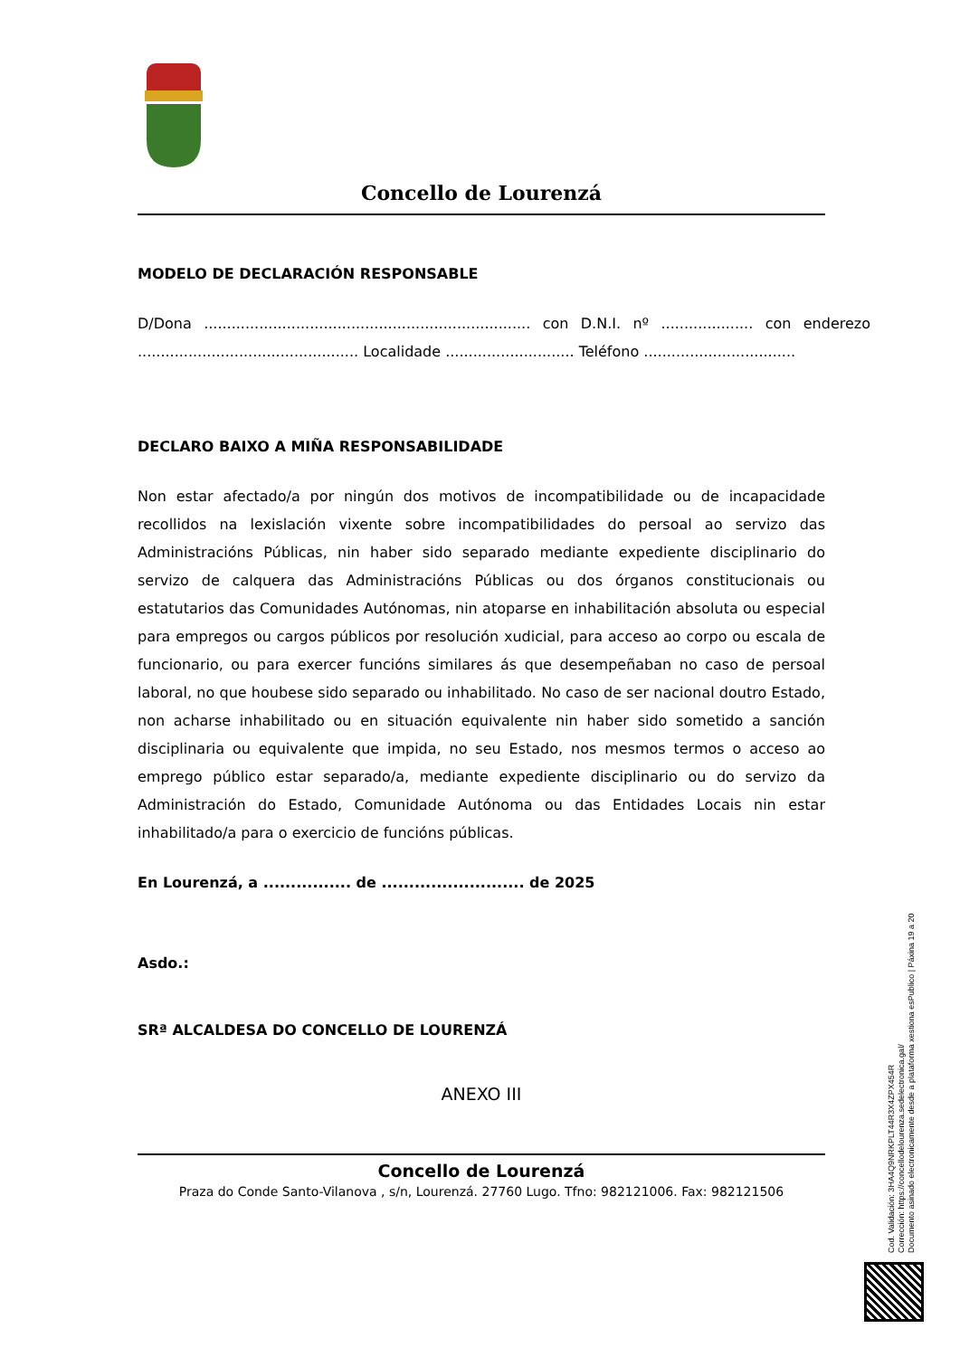Concello de Lourenzá
MODELO DE DECLARACIÓN RESPONSABLE
D/Dona ....................................................................... con D.N.I. nº .................... con enderezo ................................................ Localidade ............................ Teléfono .................................
DECLARO BAIXO A MIÑA RESPONSABILIDADE
Non estar afectado/a por ningún dos motivos de incompatibilidade ou de incapacidade recollidos na lexislación vixente sobre incompatibilidades do persoal ao servizo das Administracións Públicas, nin haber sido separado mediante expediente disciplinario do servizo de calquera das Administracións Públicas ou dos órganos constitucionais ou estatutarios das Comunidades Autónomas, nin atoparse en inhabilitación absoluta ou especial para empregos ou cargos públicos por resolución xudicial, para acceso ao corpo ou escala de funcionario, ou para exercer funcións similares ás que desempeñaban no caso de persoal laboral, no que houbese sido separado ou inhabilitado. No caso de ser nacional doutro Estado, non acharse inhabilitado ou en situación equivalente nin haber sido sometido a sanción disciplinaria ou equivalente que impida, no seu Estado, nos mesmos termos o acceso ao emprego público estar separado/a, mediante expediente disciplinario ou do servizo da Administración do Estado, Comunidade Autónoma ou das Entidades Locais nin estar inhabilitado/a para o exercicio de funcións públicas.
En Lourenzá, a ................ de .......................... de 2025
Asdo.:
SRª ALCALDESA DO CONCELLO DE LOURENZÁ
ANEXO III
Concello de Lourenzá
Praza do Conde Santo-Vilanova , s/n, Lourenzá. 27760 Lugo. Tfno: 982121006. Fax: 982121506
Cod. Validación: 3HA4Q9NRKPLT44R3X4ZPX454R
Corrección: https://concellodelourenza.sedelectronica.gal/
Documento asinado electronicamente desde a plataforma xestiona esPublico | Páxina 19 a 20